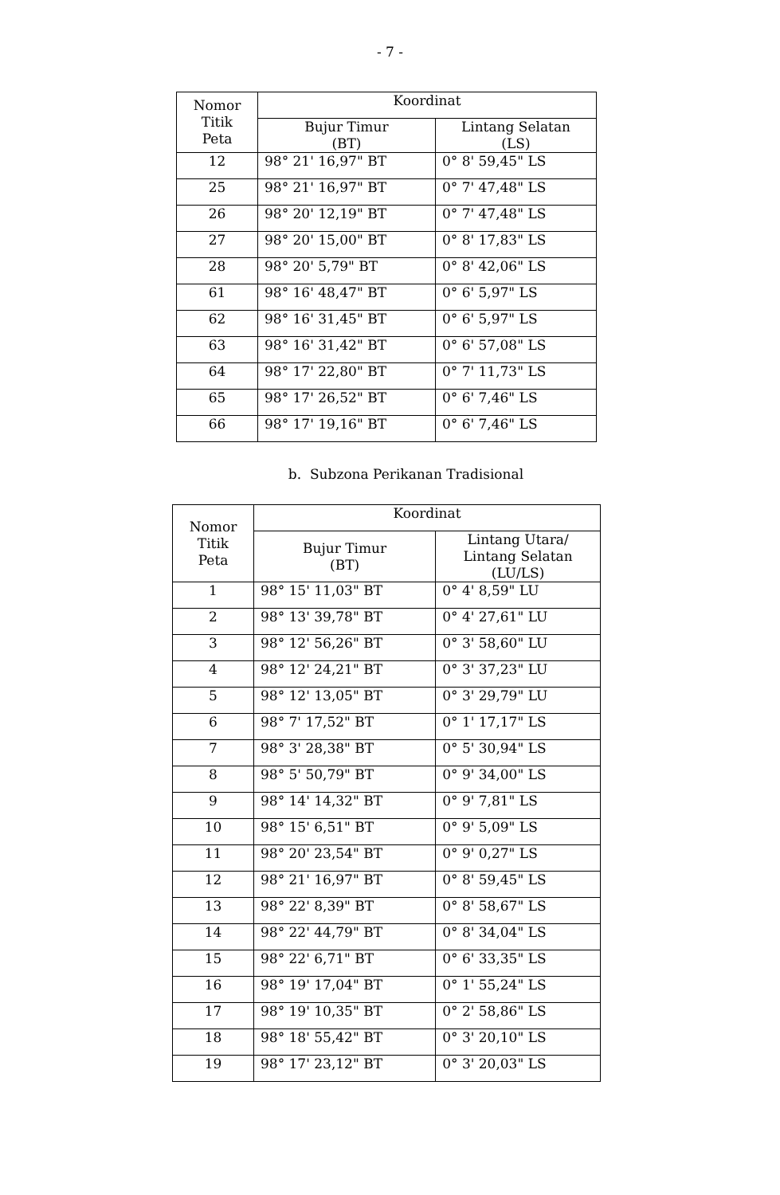- 7 -
| Nomor Titik Peta | Koordinat | |
| --- | --- | --- |
| | Bujur Timur (BT) | Lintang Selatan (LS) |
| 12 | 98° 21' 16,97" BT | 0° 8' 59,45" LS |
| 25 | 98° 21' 16,97" BT | 0° 7' 47,48" LS |
| 26 | 98° 20' 12,19" BT | 0° 7' 47,48" LS |
| 27 | 98° 20' 15,00" BT | 0° 8' 17,83" LS |
| 28 | 98° 20' 5,79" BT | 0° 8' 42,06" LS |
| 61 | 98° 16' 48,47" BT | 0° 6' 5,97" LS |
| 62 | 98° 16' 31,45" BT | 0° 6' 5,97" LS |
| 63 | 98° 16' 31,42" BT | 0° 6' 57,08" LS |
| 64 | 98° 17' 22,80" BT | 0° 7' 11,73" LS |
| 65 | 98° 17' 26,52" BT | 0° 6' 7,46" LS |
| 66 | 98° 17' 19,16" BT | 0° 6' 7,46" LS |
b. Subzona Perikanan Tradisional
| Nomor Titik Peta | Koordinat | |
| --- | --- | --- |
| | Bujur Timur (BT) | Lintang Utara/ Lintang Selatan (LU/LS) |
| 1 | 98° 15' 11,03" BT | 0° 4' 8,59" LU |
| 2 | 98° 13' 39,78" BT | 0° 4' 27,61" LU |
| 3 | 98° 12' 56,26" BT | 0° 3' 58,60" LU |
| 4 | 98° 12' 24,21" BT | 0° 3' 37,23" LU |
| 5 | 98° 12' 13,05" BT | 0° 3' 29,79" LU |
| 6 | 98° 7' 17,52" BT | 0° 1' 17,17" LS |
| 7 | 98° 3' 28,38" BT | 0° 5' 30,94" LS |
| 8 | 98° 5' 50,79" BT | 0° 9' 34,00" LS |
| 9 | 98° 14' 14,32" BT | 0° 9' 7,81" LS |
| 10 | 98° 15' 6,51" BT | 0° 9' 5,09" LS |
| 11 | 98° 20' 23,54" BT | 0° 9' 0,27" LS |
| 12 | 98° 21' 16,97" BT | 0° 8' 59,45" LS |
| 13 | 98° 22' 8,39" BT | 0° 8' 58,67" LS |
| 14 | 98° 22' 44,79" BT | 0° 8' 34,04" LS |
| 15 | 98° 22' 6,71" BT | 0° 6' 33,35" LS |
| 16 | 98° 19' 17,04" BT | 0° 1' 55,24" LS |
| 17 | 98° 19' 10,35" BT | 0° 2' 58,86" LS |
| 18 | 98° 18' 55,42" BT | 0° 3' 20,10" LS |
| 19 | 98° 17' 23,12" BT | 0° 3' 20,03" LS |